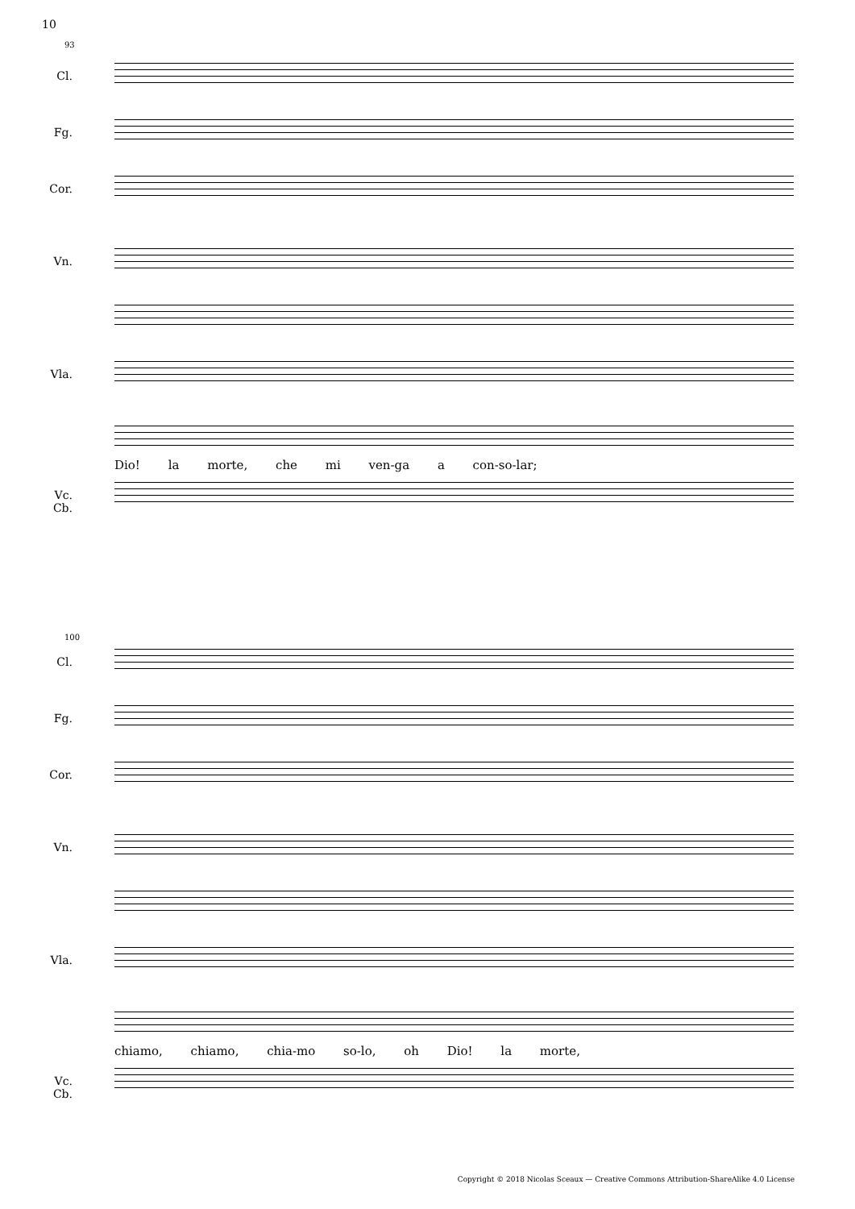10
93
Cl.
Fg.
Cor.
Vn.
Vla.
Dio! la morte, che mi ven-ga a con-so-lar;
Vc.
Cb.
100
Cl.
Fg.
Cor.
Vn.
Vla.
chiamo, chiamo, chia-mo so-lo, oh Dio! la morte,
Vc.
Cb.
Copyright © 2018 Nicolas Sceaux — Creative Commons Attribution-ShareAlike 4.0 License